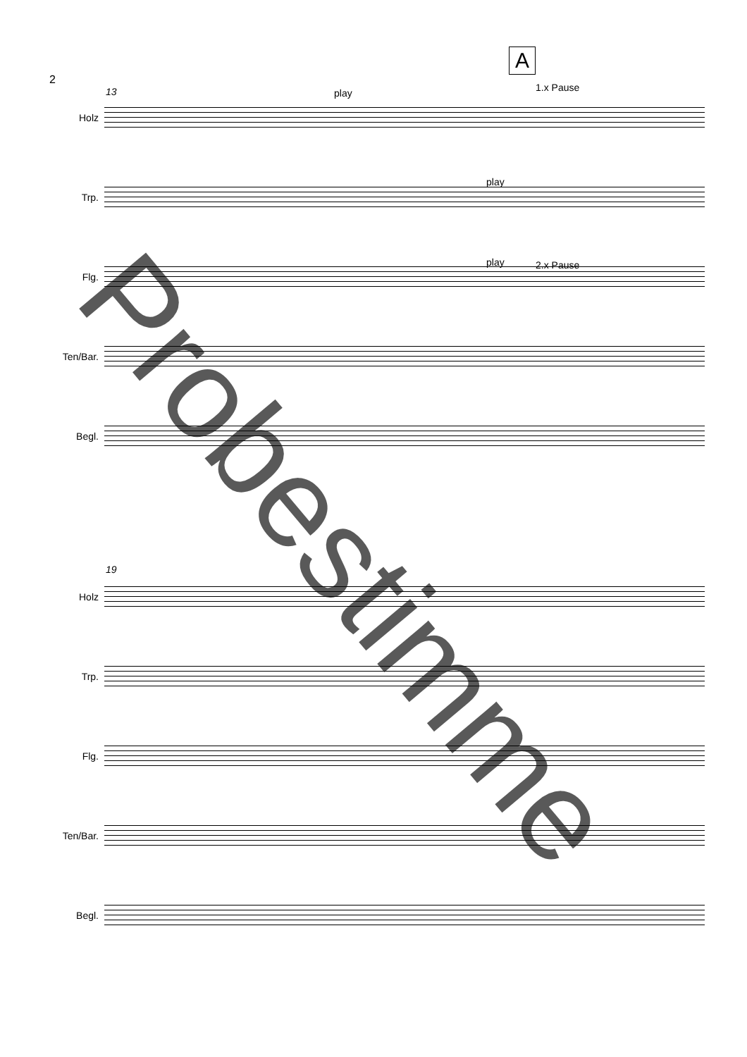2
A
13 play 1.x Pause
Holz
play
Trp.
play 2.x Pause
Flg.
Ten/Bar.
Begl.
19
Holz
Trp.
Flg.
Ten/Bar.
Begl.
Probestimme